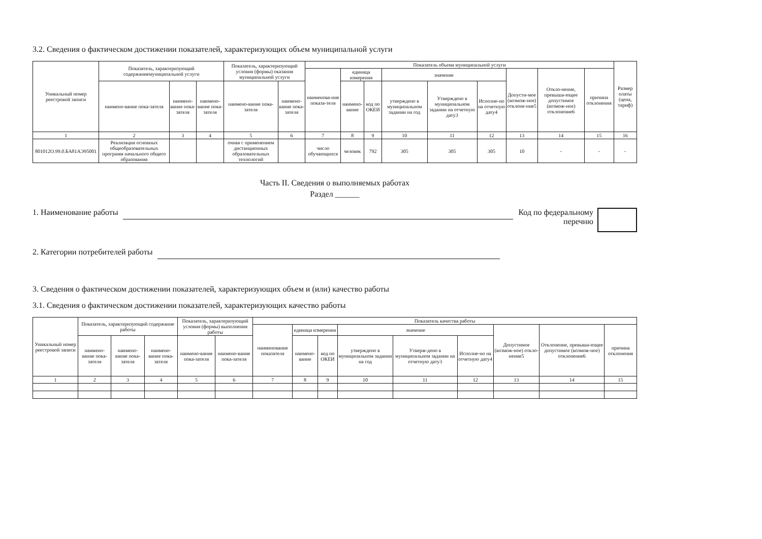3.2. Сведения о фактическом достижении показателей, характеризующих объем муниципальной услуги
| Уникальный номер реестровой записи | Показатель, характеризующий содержаниемуниципальной услуги | | | Показатель, характеризующий условия (формы) оказания муниципальной услуги | | Показатель объема муниципальной услуги | | | | | | | | | Размер платы (цена, тариф) |
| --- | --- | --- | --- | --- | --- | --- | --- | --- | --- | --- | --- | --- | --- | --- | --- |
| | | | | | | наименова-ние показа-теля | единица измерения | | значение | | | Допусти-мое (возмож-ное) отклоне-ние5 | Откло-нение, превыша-ющее допустимое (возмож-ное) отклонение6 | причина отклонения | |
| | наимено-вание пока-зателя | наимено-вание пока-зателя | наимено-вание пока-зателя | наимено-вание пока-зателя | наимено-вание пока-зателя | | наимено-вание | код по ОКЕИ | утверждено в муниципальном задании на год | Утверждено в муниципальном задании на отчетную дату3 | Исполне-но на отчетную дату4 | | | | |
| 1 | 2 | 3 | 4 | 5 | 6 | 7 | 8 | 9 | 10 | 11 | 12 | 13 | 14 | 15 | 16 |
| 801012О.99.0.БА81АЭ95001 | Реализация основных общеобразовательных программ начального общего образования | | | очная с применением дистанционных образовательных технологий | | число обучающихся | человек | 792 | 305 | 305 | 305 | 10 | - | - | - |
Часть II. Сведения о выполняемых работах
Раздел ______
1. Наименование работы Код по федеральному
перечню
2. Категории потребителей работы
3. Сведения о фактическом достижении показателей, характеризующих объем и (или) качество работы
3.1. Сведения о фактическом достижении показателей, характеризующих качество работы
| Уникальный номер реестровой записи | Показатель, характеризующий содержание работы | | | Показатель, характеризующий условия (формы) выполнения работы | | Показатель качества работы | | | | | | | | |
| --- | --- | --- | --- | --- | --- | --- | --- | --- | --- | --- | --- | --- | --- | --- |
| | | | | | | наименование показателя | единица измерения | | значение | | | Допустимое (возмож-ное) откло-нение5 | Отклонение, превыша-ющее допустимое (возмож-ное) отклонение6 | причина отклонения |
| | наимено-вание пока-зателя | наимено-вание пока-зателя | наимено-вание пока-зателя | наимено-вание пока-зателя | наимено-вание пока-зателя | | наимено-вание | код по ОКЕИ | утверждено в муниципальном задании на год | Утверж-дено в муниципальном задании на отчетную дату3 | Исполне-но на отчетную дату4 | | | |
| 1 | 2 | 3 | 4 | 5 | 6 | 7 | 8 | 9 | 10 | 11 | 12 | 13 | 14 | 15 |